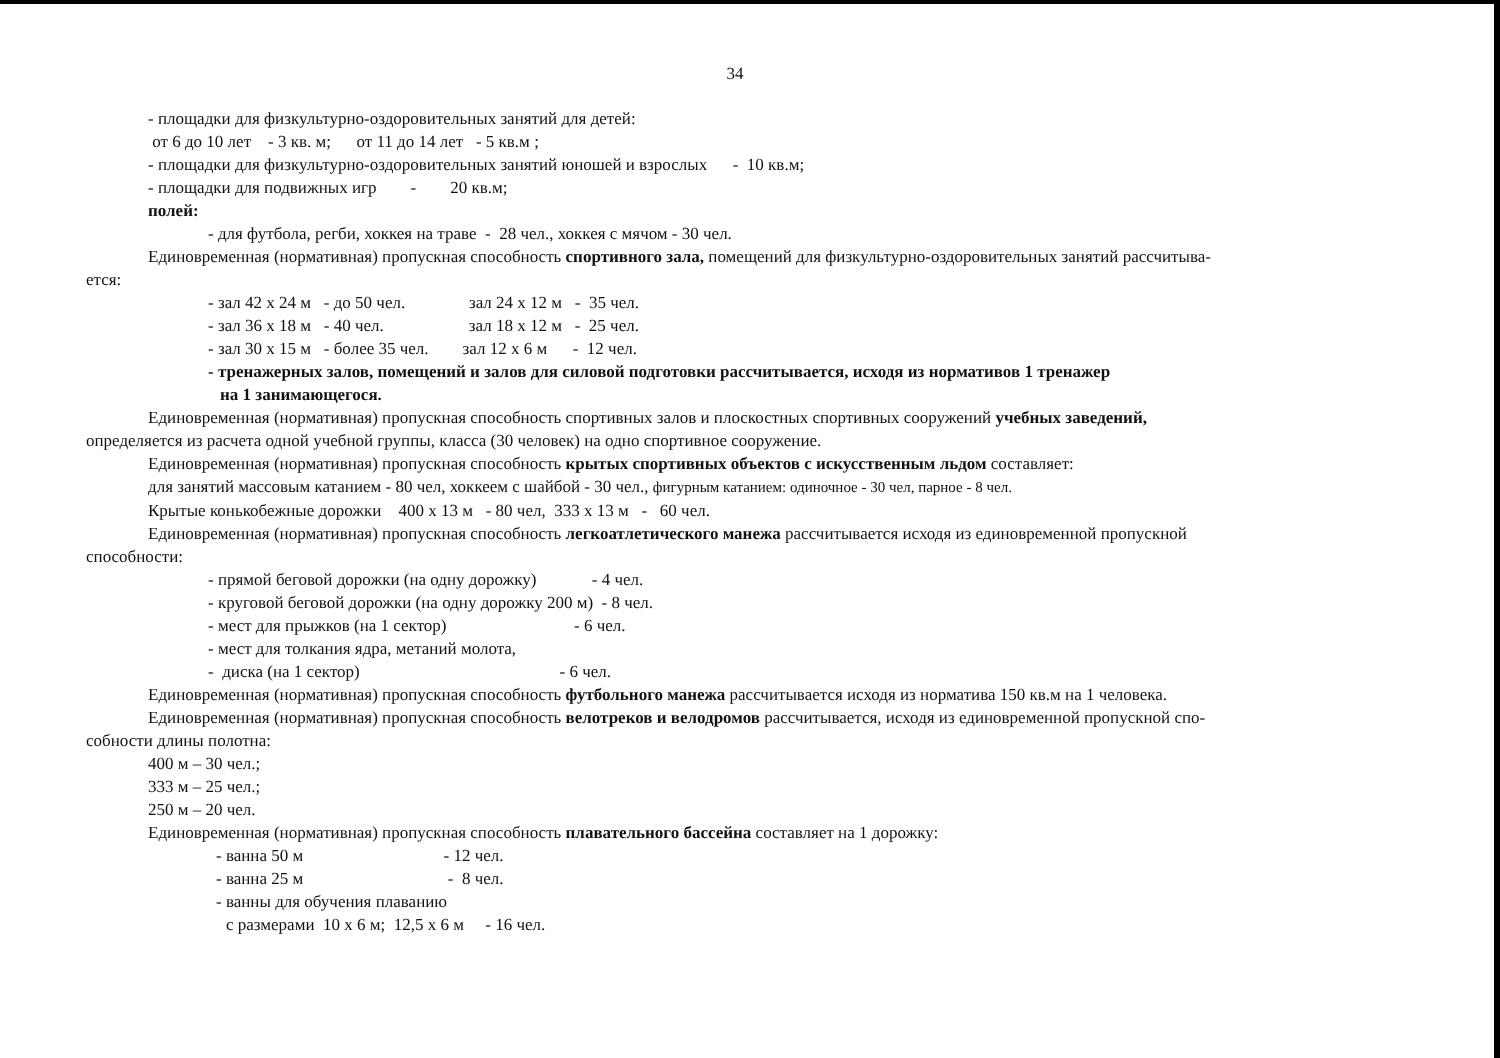34
- площадки для физкультурно-оздоровительных занятий для детей:
от 6 до 10 лет - 3 кв. м; от 11 до 14 лет - 5 кв.м ;
- площадки для физкультурно-оздоровительных занятий юношей и взрослых - 10 кв.м;
- площадки для подвижных игр - 20 кв.м;
полей:
- для футбола, регби, хоккея на траве - 28 чел., хоккея с мячом - 30 чел.
Единовременная (нормативная) пропускная способность спортивного зала, помещений для физкультурно-оздоровительных занятий рассчитыва-
ется:
- зал 42 х 24 м - до 50 чел. зал 24 х 12 м - 35 чел.
- зал 36 х 18 м - 40 чел. зал 18 х 12 м - 25 чел.
- зал 30 х 15 м - более 35 чел. зал 12 х 6 м - 12 чел.
- тренажерных залов, помещений и залов для силовой подготовки рассчитывается, исходя из нормативов 1 тренажер
на 1 занимающегося.
Единовременная (нормативная) пропускная способность спортивных залов и плоскостных спортивных сооружений учебных заведений,
определяется из расчета одной учебной группы, класса (30 человек) на одно спортивное сооружение.
Единовременная (нормативная) пропускная способность крытых спортивных объектов с искусственным льдом составляет:
для занятий массовым катанием - 80 чел, хоккеем с шайбой - 30 чел., фигурным катанием: одиночное - 30 чел, парное - 8 чел.
Крытые конькобежные дорожки 400 х 13 м - 80 чел, 333 х 13 м - 60 чел.
Единовременная (нормативная) пропускная способность легкоатлетического манежа рассчитывается исходя из единовременной пропускной
способности:
- прямой беговой дорожки (на одну дорожку) - 4 чел.
- круговой беговой дорожки (на одну дорожку 200 м) - 8 чел.
- мест для прыжков (на 1 сектор) - 6 чел.
- мест для толкания ядра, метаний молота,
- диска (на 1 сектор) - 6 чел.
Единовременная (нормативная) пропускная способность футбольного манежа рассчитывается исходя из норматива 150 кв.м на 1 человека.
Единовременная (нормативная) пропускная способность велотреков и велодромов рассчитывается, исходя из единовременной пропускной спо-
собности длины полотна:
400 м – 30 чел.;
333 м – 25 чел.;
250 м – 20 чел.
Единовременная (нормативная) пропускная способность плавательного бассейна составляет на 1 дорожку:
- ванна 50 м - 12 чел.
- ванна 25 м - 8 чел.
- ванны для обучения плаванию
с размерами 10 х 6 м; 12,5 х 6 м - 16 чел.